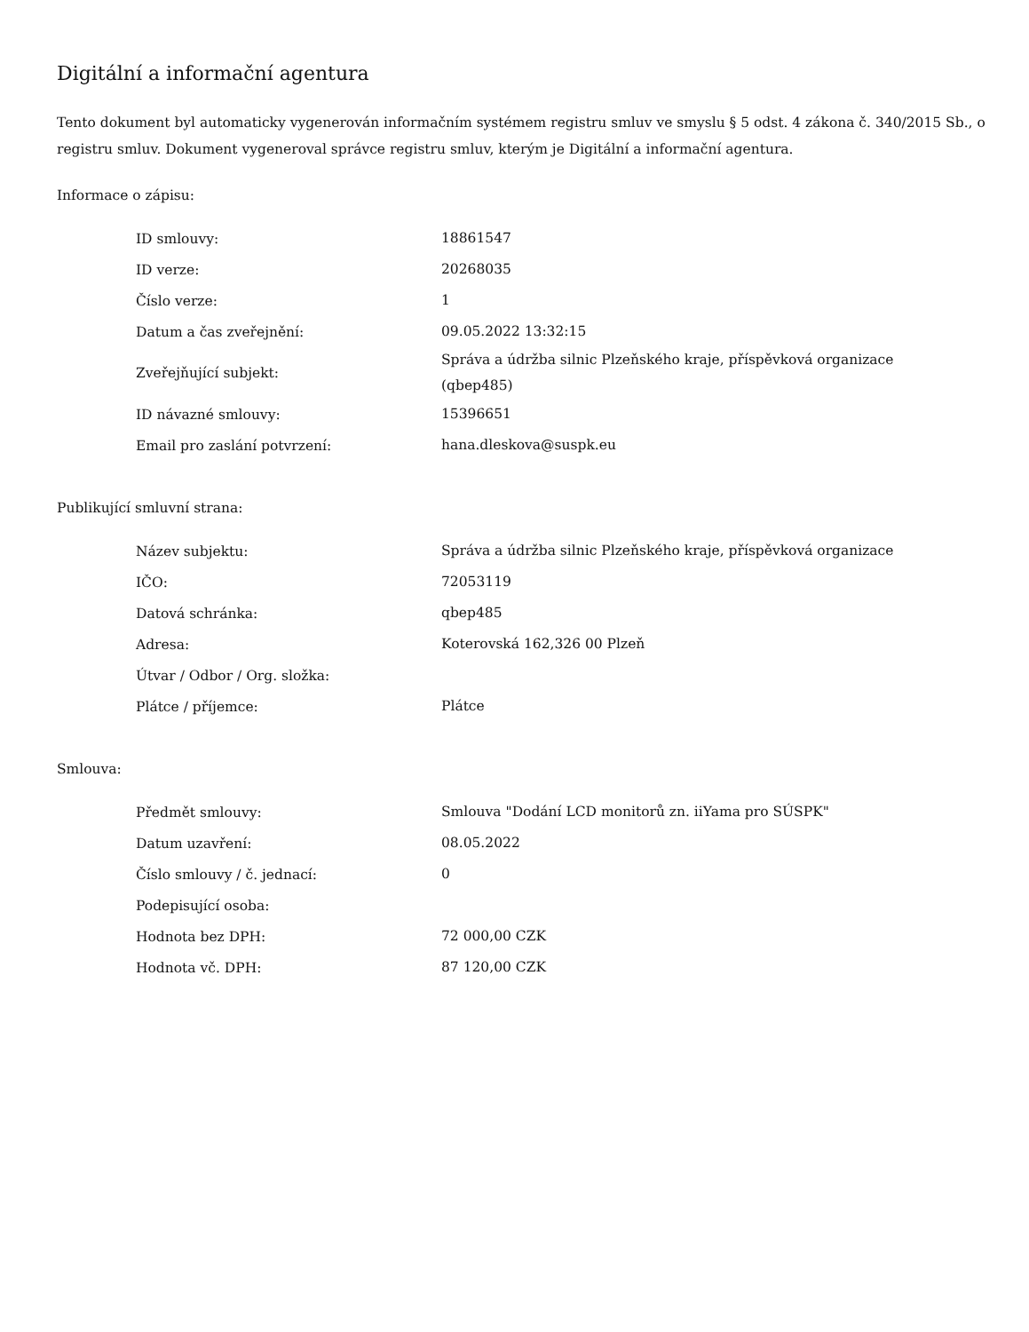Digitální a informační agentura
Tento dokument byl automaticky vygenerován informačním systémem registru smluv ve smyslu § 5 odst. 4 zákona č. 340/2015 Sb., o registru smluv. Dokument vygeneroval správce registru smluv, kterým je Digitální a informační agentura.
Informace o zápisu:
| ID smlouvy: | 18861547 |
| ID verze: | 20268035 |
| Číslo verze: | 1 |
| Datum a čas zveřejnění: | 09.05.2022 13:32:15 |
| Zveřejňující subjekt: | Správa a údržba silnic Plzeňského kraje, příspěvková organizace (qbep485) |
| ID návazné smlouvy: | 15396651 |
| Email pro zaslání potvrzení: | hana.dleskova@suspk.eu |
Publikující smluvní strana:
| Název subjektu: | Správa a údržba silnic Plzeňského kraje, příspěvková organizace |
| IČO: | 72053119 |
| Datová schránka: | qbep485 |
| Adresa: | Koterovská 162,326 00 Plzeň |
| Útvar / Odbor / Org. složka: | |
| Plátce / příjemce: | Plátce |
Smlouva:
| Předmět smlouvy: | Smlouva "Dodání LCD monitorů zn. iiYama pro SÚSPK" |
| Datum uzavření: | 08.05.2022 |
| Číslo smlouvy / č. jednací: | 0 |
| Podepisující osoba: | |
| Hodnota bez DPH: | 72 000,00 CZK |
| Hodnota vč. DPH: | 87 120,00 CZK |